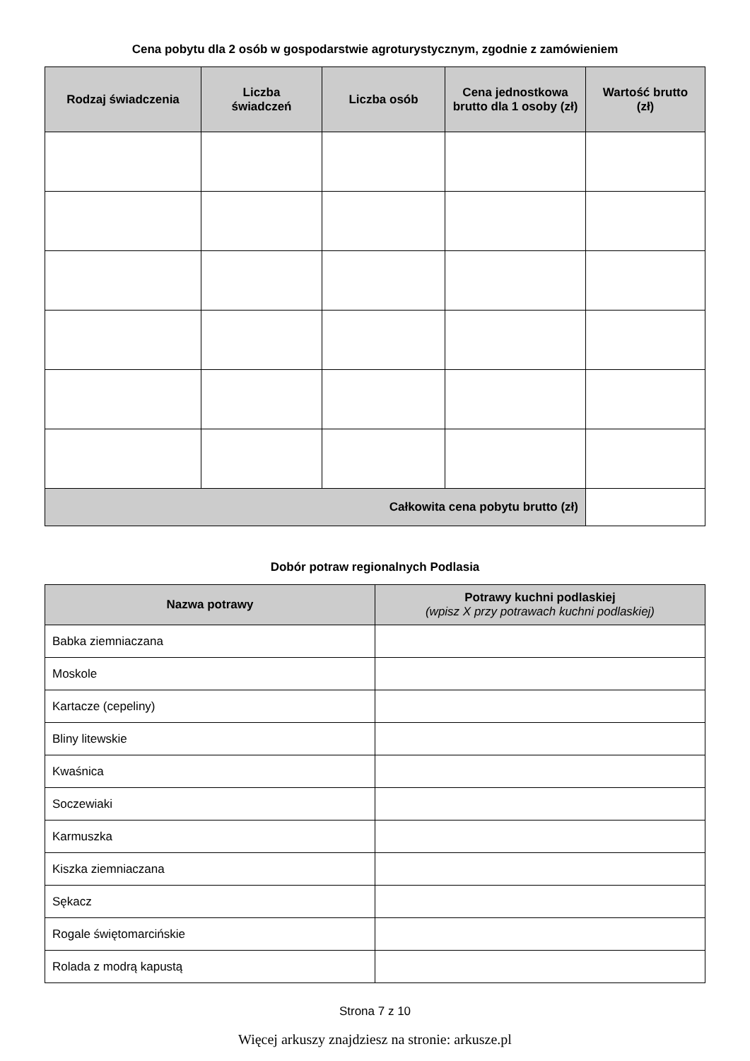Cena pobytu dla 2 osób w gospodarstwie agroturystycznym, zgodnie z zamówieniem
| Rodzaj świadczenia | Liczba świadczeń | Liczba osób | Cena jednostkowa brutto dla 1 osoby (zł) | Wartość brutto (zł) |
| --- | --- | --- | --- | --- |
| Całkowita cena pobytu brutto (zł) | | | | |
Dobór potraw regionalnych Podlasia
| Nazwa potrawy | Potrawy kuchni podlaskiej (wpisz X przy potrawach kuchni podlaskiej) |
| --- | --- |
| Babka ziemniaczana | |
| Moskole | |
| Kartacze (cepeliny) | |
| Bliny litewskie | |
| Kwaśnica | |
| Soczewiaki | |
| Karmuszka | |
| Kiszka ziemniaczana | |
| Sękacz | |
| Rogale świętomarcińskie | |
| Rolada z modrą kapustą | |
Strona 7 z 10
Więcej arkuszy znajdziesz na stronie: arkusze.pl